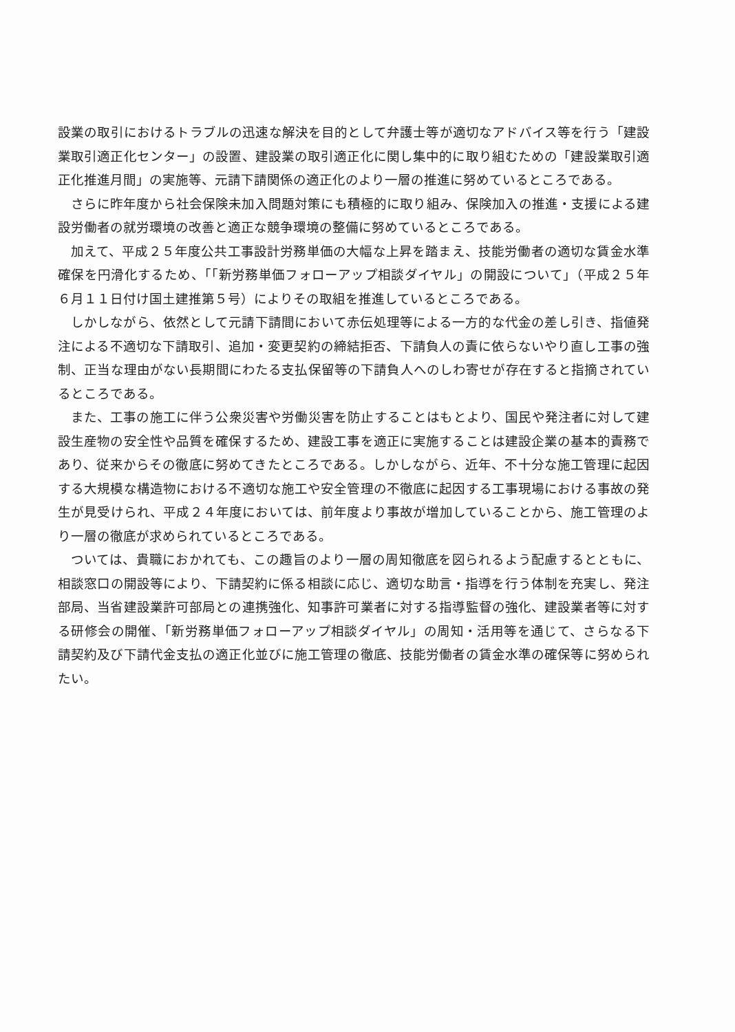設業の取引におけるトラブルの迅速な解決を目的として弁護士等が適切なアドバイス等を行う「建設業取引適正化センター」の設置、建設業の取引適正化に関し集中的に取り組むための「建設業取引適正化推進月間」の実施等、元請下請関係の適正化のより一層の推進に努めているところである。
さらに昨年度から社会保険未加入問題対策にも積極的に取り組み、保険加入の推進・支援による建設労働者の就労環境の改善と適正な競争環境の整備に努めているところである。
加えて、平成２５年度公共工事設計労務単価の大幅な上昇を踏まえ、技能労働者の適切な賃金水準確保を円滑化するため、「「新労務単価フォローアップ相談ダイヤル」の開設について」（平成２５年６月１１日付け国土建推第５号）によりその取組を推進しているところである。
しかしながら、依然として元請下請間において赤伝処理等による一方的な代金の差し引き、指値発注による不適切な下請取引、追加・変更契約の締結拒否、下請負人の責に依らないやり直し工事の強制、正当な理由がない長期間にわたる支払保留等の下請負人へのしわ寄せが存在すると指摘されているところである。
また、工事の施工に伴う公衆災害や労働災害を防止することはもとより、国民や発注者に対して建設生産物の安全性や品質を確保するため、建設工事を適正に実施することは建設企業の基本的責務であり、従来からその徹底に努めてきたところである。しかしながら、近年、不十分な施工管理に起因する大規模な構造物における不適切な施工や安全管理の不徹底に起因する工事現場における事故の発生が見受けられ、平成２４年度においては、前年度より事故が増加していることから、施工管理のより一層の徹底が求められているところである。
ついては、貴職におかれても、この趣旨のより一層の周知徹底を図られるよう配慮するとともに、相談窓口の開設等により、下請契約に係る相談に応じ、適切な助言・指導を行う体制を充実し、発注部局、当省建設業許可部局との連携強化、知事許可業者に対する指導監督の強化、建設業者等に対する研修会の開催、「新労務単価フォローアップ相談ダイヤル」の周知・活用等を通じて、さらなる下請契約及び下請代金支払の適正化並びに施工管理の徹底、技能労働者の賃金水準の確保等に努められたい。